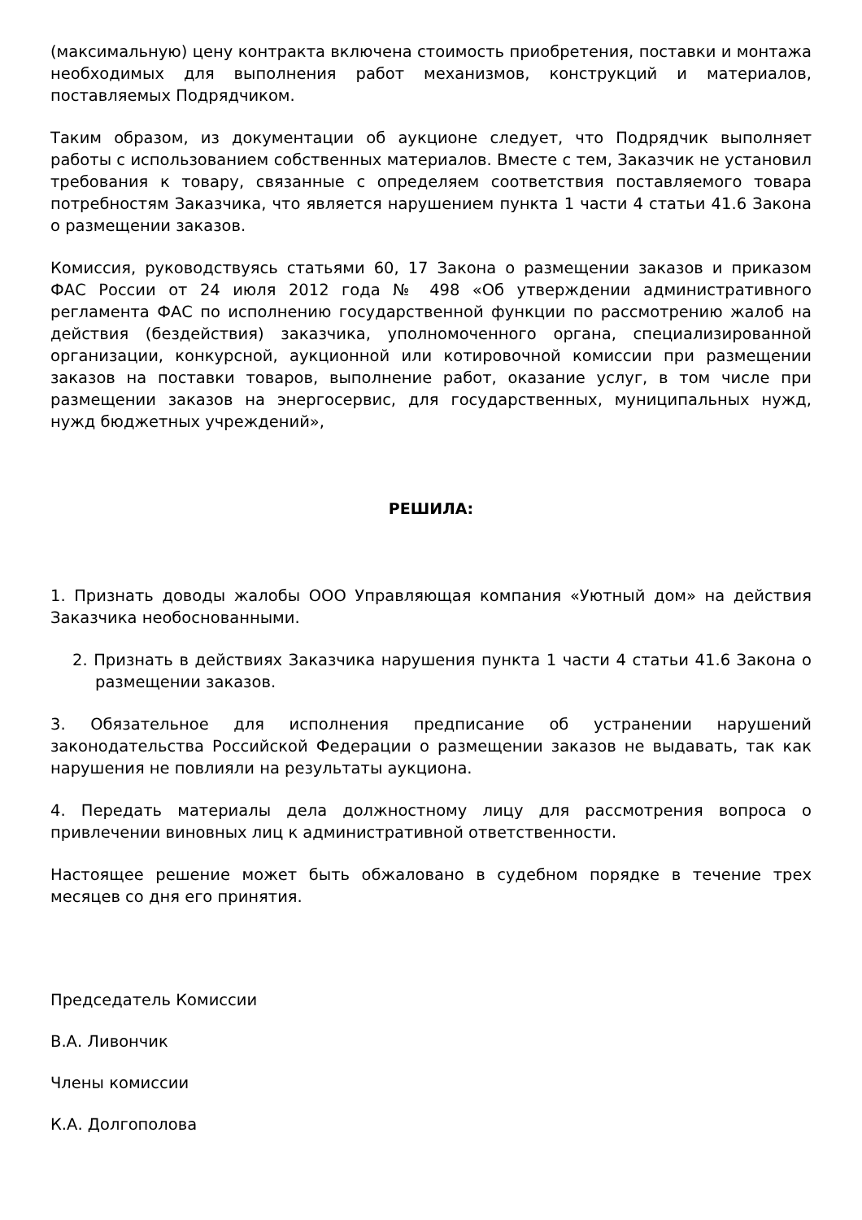(максимальную) цену контракта включена стоимость приобретения, поставки и монтажа необходимых для выполнения работ механизмов, конструкций и материалов, поставляемых Подрядчиком.
Таким образом, из документации об аукционе следует, что Подрядчик выполняет работы с использованием собственных материалов. Вместе с тем, Заказчик не установил требования к товару, связанные с определяем соответствия поставляемого товара потребностям Заказчика, что является нарушением пункта 1 части 4 статьи 41.6 Закона о размещении заказов.
Комиссия, руководствуясь статьями 60, 17 Закона о размещении заказов и приказом ФАС России от 24 июля 2012 года № 498 «Об утверждении административного регламента ФАС по исполнению государственной функции по рассмотрению жалоб на действия (бездействия) заказчика, уполномоченного органа, специализированной организации, конкурсной, аукционной или котировочной комиссии при размещении заказов на поставки товаров, выполнение работ, оказание услуг, в том числе при размещении заказов на энергосервис, для государственных, муниципальных нужд, нужд бюджетных учреждений»,
РЕШИЛА:
1. Признать доводы жалобы ООО Управляющая компания «Уютный дом» на действия Заказчика необоснованными.
2. Признать в действиях Заказчика нарушения пункта 1 части 4 статьи 41.6 Закона о размещении заказов.
3. Обязательное для исполнения предписание об устранении нарушений законодательства Российской Федерации о размещении заказов не выдавать, так как нарушения не повлияли на результаты аукциона.
4. Передать материалы дела должностному лицу для рассмотрения вопроса о привлечении виновных лиц к административной ответственности.
Настоящее решение может быть обжаловано в судебном порядке в течение трех месяцев со дня его принятия.
Председатель Комиссии
В.А. Ливончик
Члены комиссии
К.А. Долгополова